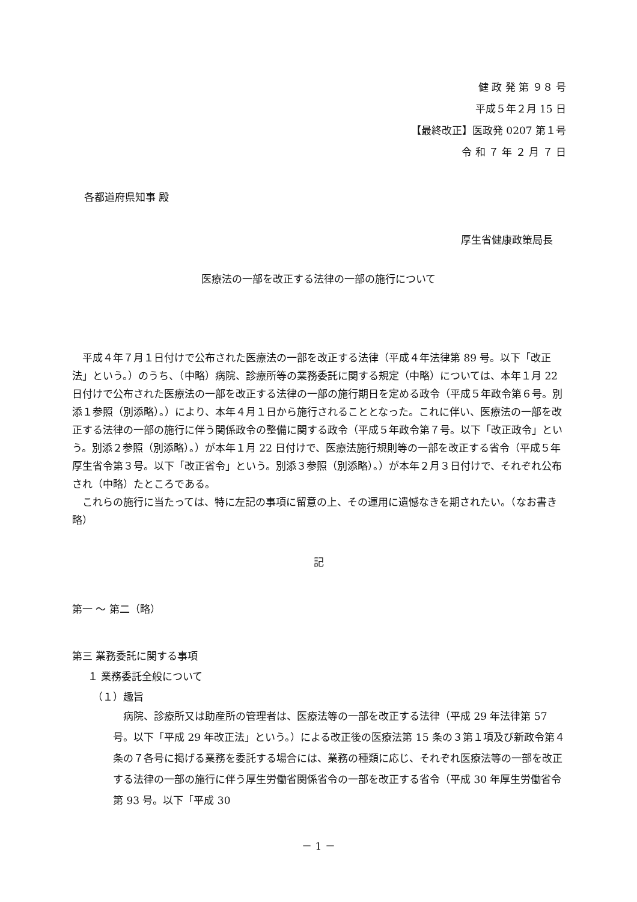健 政 発 第 ９８ 号
平成５年２月 15 日
【最終改正】医政発 0207 第１号
令 和 ７ 年 ２ 月 ７ 日
各都道府県知事 殿
厚生省健康政策局長
医療法の一部を改正する法律の一部の施行について
平成４年７月１日付けで公布された医療法の一部を改正する法律（平成４年法律第 89 号。以下「改正法」という。）のうち、（中略）病院、診療所等の業務委託に関する規定（中略）については、本年１月 22 日付けで公布された医療法の一部を改正する法律の一部の施行期日を定める政令（平成５年政令第６号。別添１参照（別添略）。）により、本年４月１日から施行されることとなった。これに伴い、医療法の一部を改正する法律の一部の施行に伴う関係政令の整備に関する政令（平成５年政令第７号。以下「改正政令」という。別添２参照（別添略）。）が本年１月 22 日付けで、医療法施行規則等の一部を改正する省令（平成５年厚生省令第３号。以下「改正省令」という。別添３参照（別添略）。）が本年２月３日付けで、それぞれ公布され（中略）たところである。
これらの施行に当たっては、特に左記の事項に留意の上、その運用に遺憾なきを期されたい。（なお書き略）
記
第一 ～ 第二（略）
第三 業務委託に関する事項
１ 業務委託全般について
（１）趣旨
病院、診療所又は助産所の管理者は、医療法等の一部を改正する法律（平成 29 年法律第 57 号。以下「平成 29 年改正法」という。）による改正後の医療法第 15 条の３第１項及び新政令第４条の７各号に掲げる業務を委託する場合には、業務の種類に応じ、それぞれ医療法等の一部を改正する法律の一部の施行に伴う厚生労働省関係省令の一部を改正する省令（平成 30 年厚生労働省令第 93 号。以下「平成 30
－ 1 －